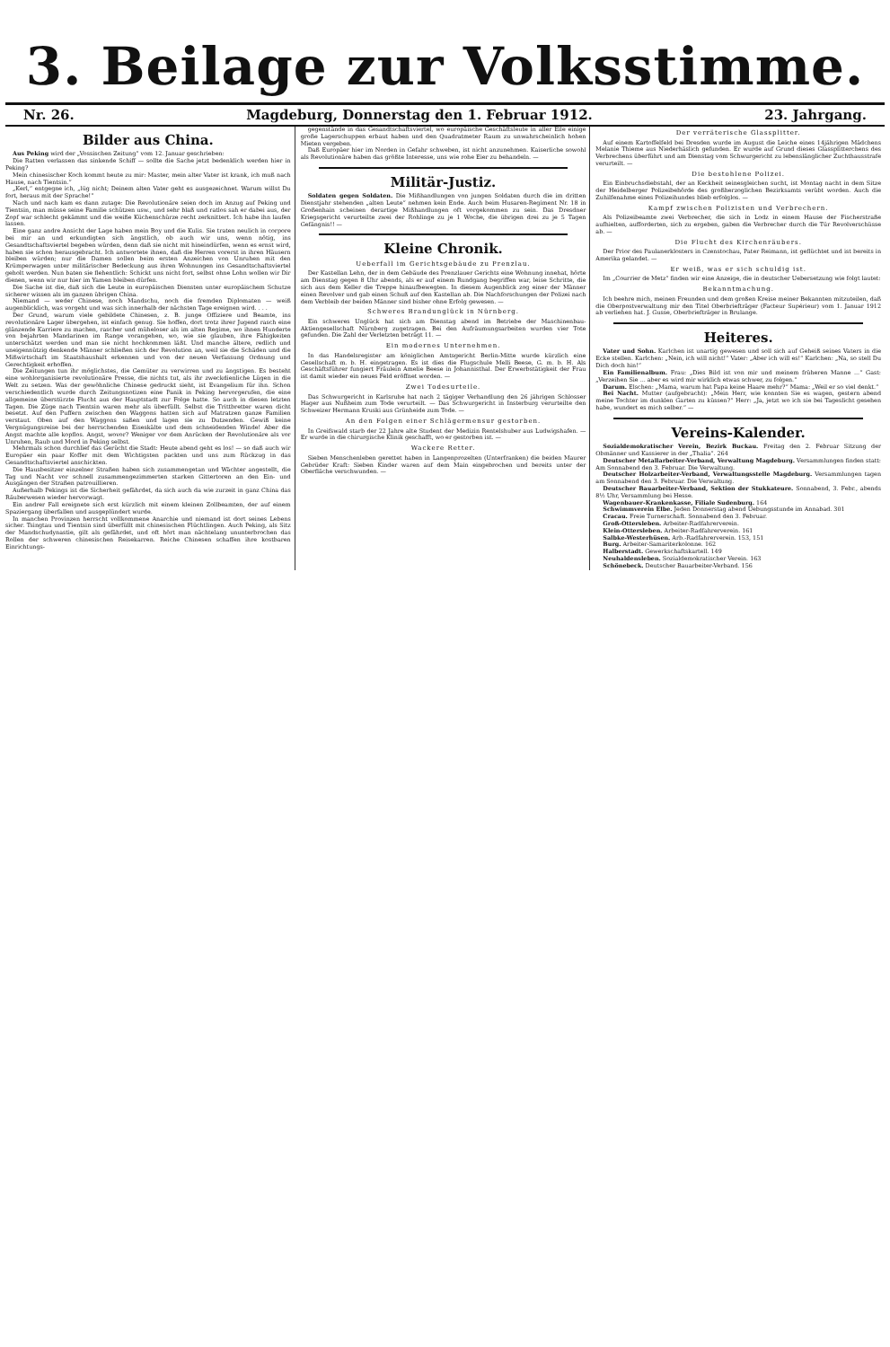3. Beilage zur Volksstimme.
Nr. 26. Magdeburg, Donnerstag den 1. Februar 1912. 23. Jahrgang.
Bilder aus China.
Aus Peking wird der „Vossischen Zeitung“ vom 12. Januar geschrieben:
Die Ratten verlassen das sinkende Schiff — sollte die Sache jetzt bedenklich werden hier in Peking?
Mein chinesischer Koch kommt heute zu mir: Master, mein alter Vater ist krank, ich muß nach Hause, nach Tientsin.“
„Kerl,“ entgegne ich, „lüg nicht; Deinem alten Vater geht es ausgezeichnet. Warum willst Du fort, heraus mit der Sprache!“
Nach und nach kam es dann zutage: Die Revolutionäre seien doch im Anzug auf Peking und Tientsin, man müsse seine Familie schützen usw., und sehr blaß und ratlos sah er dabei aus, der Zopf war schlecht gekämmt und die weiße Küchenschürze recht zerknittert. Ich habe ihn laufen lassen.
Eine ganz andre Ansicht der Lage haben mein Boy und die Kulis. Sie traten neulich in corpore bei mir an und erkundigten sich ängstlich, ob auch wir uns, wenn nötig, ins Gesandtschaftsviertel begeben würden, denn daß sie nicht mit hineindürfen, wenn es ernst wird, haben sie schon herausgebracht. Ich antwortete ihnen, daß die Herren vorerst in ihren Häusern bleiben würden; nur die Damen sollen beim ersten Anzeichen von Unruhen mit den Krümperwagen unter militärischer Bedeckung aus ihren Wohnungen ins Gesandtschaftsviertel geholt werden. Nun baten sie flehentlich: Schickt uns nicht fort, selbst ohne Lohn wollen wir Dir dienen, wenn wir nur hier im Yamen bleiben dürfen.
Die Sache ist die, daß sich die Leute in europäischen Diensten unter europäischem Schutze sicherer wissen als im ganzen übrigen China.
Niemand — weder Chinese, noch Mandschu, noch die fremden Diplomaten — weiß augenblicklich, was vorgeht und was sich innerhalb der nächsten Tage ereignen wird. . . .
Der Grund, warum viele gebildete Chinesen, z. B. junge Offiziere und Beamte, ins revolutionäre Lager übergehen, ist einfach genug. Sie hoffen, dort trotz ihrer Jugend rasch eine glänzende Karriere zu machen, rascher und müheloser als im alten Regime, wo ihnen Hunderte von bejahrten Mandarinen im Range vorangehen, wo, wie sie glauben, ihre Fähigkeiten unterschätzt werden und man sie nicht hochkommen läßt. Und manche ältere, redlich und uneigennützig denkende Männer schließen sich der Revolution an, weil sie die Schäden und die Mißwirtschaft im Staatshaushalt erkennen und von der neuen Verfassung Ordnung und Gerechtigkeit erhoffen.
Die Zeitungen tun ihr möglichstes, die Gemüter zu verwirren und zu ängstigen. Es besteht eine wohlorganisierte revolutionäre Presse, die nichts tut, als ihr zweckdienliche Lügen in die Welt zu setzen. Was der gewöhnliche Chinese gedruckt sieht, ist Evangelium für ihn. Schon verschiedentlich wurde durch Zeitungsnotizen eine Panik in Peking hervorgerufen, die eine allgemeine überstürzte Flucht aus der Hauptstadt zur Folge hatte. So auch in diesen letzten Tagen. Die Züge nach Tientsin waren mehr als überfüllt. Selbst die Trittbretter waren dicht besetzt. Auf den Puffern zwischen den Waggons hatten sich auf Matratzen ganze Familien verstaut. Oben auf den Waggons saßen und lagen sie zu Dutzenden. Gewiß keine Vergnügungsreise bei der herrschenden Eiseskälte und dem schneidenden Winde! Aber die Angst machte alle kopflos. Angst, wovor? Weniger vor dem Anrücken der Revolutionäre als vor Unruhen, Raub und Mord in Peking selbst.
Mehrmals schon durchlief das Gerücht die Stadt: Heute abend geht es los! — so daß auch wir Europäer ein paar Koffer mit dem Wichtigsten packten und uns zum Rückzug in das Gesandtschaftsviertel anschickten.
Die Hausbesitzer einzelner Straßen haben sich zusammengetan und Wächter angestellt, die Tag und Nacht vor schnell zusammengezimmerten starken Gittertoren an den Ein- und Ausgängen der Straßen patrouillieren.
Außerhalb Pekings ist die Sicherheit gefährdet, da sich auch da wie zurzeit in ganz China das Räuberwesen wieder hervorwagt.
Ein andrer Fall ereignete sich erst kürzlich mit einem kleinen Zollbeamten, der auf einem Spaziergang überfallen und ausgeplündert wurde.
In manchen Provinzen herrscht vollkommene Anarchie und niemand ist dort seines Lebens sicher. Tsingtau und Tientsin sind überfüllt mit chinesischen Flüchtlingen. Auch Peking, als Sitz der Mandschudynastie, gilt als gefährdet, und oft hört man nächtelang ununterbrochen das Rollen der schweren chinesischen Reisekarren. Reiche Chinesen schaffen ihre kostbaren Einrichtungs-
gegenstände in das Gesandtschaftsviertel, wo europäische Geschäftsleute in aller Eile einige große Lagerschuppen erbaut haben und den Quadratmeter Raum zu unwahrscheinlich hohen Mieten vergeben.
Daß Europäer hier im Norden in Gefahr schweben, ist nicht anzunehmen. Kaiserliche sowohl als Revolutionäre haben das größte Interesse, uns wie rohe Eier zu behandeln. —
Militär-Justiz.
Soldaten gegen Soldaten. Die Mißhandlungen von jungen Soldaten durch die im dritten Dienstjahr stehenden „alten Leute“ nehmen kein Ende. Auch beim Husaren-Regiment Nr. 18 in Großenhain scheinen derartige Mißhandlungen oft vorgekommen zu sein. Das Dresdner Kriegsgericht verurteilte zwei der Rohlinge zu je 1 Woche, die übrigen drei zu je 5 Tagen Gefängnis!! —
Kleine Chronik.
Ueberfall im Gerichtsgebäude zu Prenzlau.
Der Kastellan Lehn, der in dem Gebäude des Prenzlauer Gerichts eine Wohnung innehat, hörte am Dienstag gegen 8 Uhr abends, als er auf einem Rundgang begriffen war, leise Schritte, die sich aus dem Keller die Treppe hinaufbewegten. In diesem Augenblick zog einer der Männer einen Revolver und gab einen Schuß auf den Kastellan ab. Die Nachforschungen der Polizei nach dem Verbleib der beiden Männer sind bisher ohne Erfolg gewesen. —
Schweres Brandunglück in Nürnberg.
Ein schweres Unglück hat sich am Dienstag abend im Betriebe der Maschinenbau-Aktiengesellschaft Nürnberg zugetragen. Bei den Aufräumungsarbeiten wurden vier Tote gefunden. Die Zahl der Verletzten beträgt 11. —
Ein modernes Unternehmen.
In das Handelsregister am königlichen Amtsgericht Berlin-Mitte wurde kürzlich eine Gesellschaft m. b. H. eingetragen. Es ist dies die Flugschule Melli Beese, G. m. b. H. Als Geschäftsführer fungiert Fräulein Amelie Beese in Johannisthal. Der Erwerbstätigkeit der Frau ist damit wieder ein neues Feld eröffnet worden. —
Zwei Todesurteile.
Das Schwurgericht in Karlsruhe hat nach 2 tägiger Verhandlung den 26 jährigen Schlosser Hager aus Nußheim zum Tode verurteilt. — Das Schwurgericht in Insterburg verurteilte den Schweizer Hermann Kruski aus Grünheide zum Tode. —
An den Folgen einer Schlägermensur gestorben.
In Greifswald starb der 22 Jahre alte Student der Medizin Rentelshuber aus Ludwigshafen. — Er wurde in die chirurgische Klinik geschafft, wo er gestorben ist. —
Wackere Retter.
Sieben Menschenleben gerettet haben in Langenprozelten (Unterfranken) die beiden Maurer Gebrüder Kraft: Sieben Kinder waren auf dem Main eingebrochen und bereits unter der Oberfläche verschwunden. —
Der verräterische Glassplitter.
Auf einem Kartoffelfeld bei Dresden wurde im August die Leiche eines 14jährigen Mädchens Melanie Thieme aus Niederhäslich gefunden. Er wurde auf Grund dieses Glassplitterchens des Verbrechens überführt und am Dienstag vom Schwurgericht zu lebenslänglicher Zuchthausstrafe verurteilt. —
Die bestohlene Polizei.
Ein Einbruchsdiebstahl, der an Keckheit seinesgleichen sucht, ist Montag nacht in dem Sitze der Heidelberger Polizeibehörde des großherzoglichen Bezirksamts verübt worden. Auch die Zuhilfenahme eines Polizeihundes blieb erfolglos. —
Kampf zwischen Polizisten und Verbrechern.
Als Polizeibeamte zwei Verbrecher, die sich in Lodz in einem Hause der Fischerstraße aufhielten, aufforderten, sich zu ergeben, gaben die Verbrecher durch die Tür Revolverschüsse ab. —
Die Flucht des Kirchenräubers.
Der Prior des Paulanerklosters in Czenstochau, Pater Reimann, ist geflüchtet und ist bereits in Amerika gelandet. —
Er weiß, was er sich schuldig ist.
Im „Courrier de Metz“ finden wir eine Anzeige, die in deutscher Uebersetzung wie folgt lautet:
Bekanntmachung.
Ich beehre mich, meinen Freunden und dem großen Kreise meiner Bekannten mitzuteilen, daß die Oberpostverwaltung mir den Titel Oberbriefträger (Facteur Supérieur) vom 1. Januar 1912 ab verliehen hat. J. Gusse, Oberbriefträger in Brulange.
Heiteres.
Vater und Sohn. Karlchen ist unartig gewesen und soll sich auf Geheiß seines Vaters in die Ecke stellen. Karlchen: „Nein, ich will nicht!“ Vater: „Aber ich will es!“ Karlchen: „Na, so stell Du Dich doch hin!“
Ein Familienalbum. Frau: „Dies Bild ist von mir und meinem früheren Manne ...“ Gast: „Verzeihen Sie ... aber es wird mir wirklich etwas schwer, zu folgen.“
Darum. Elschen: „Mama, warum hat Papa keine Haare mehr?“ Mama: „Weil er so viel denkt.“
Bei Nacht. Mutter (aufgebracht): „Mein Herr, wie konnten Sie es wagen, gestern abend meine Tochter im dunklen Garten zu küssen?“ Herr: „Ja, jetzt wo ich sie bei Tageslicht gesehen habe, wundert es mich selber.“ —
Vereins-Kalender.
Sozialdemokratischer Verein, Bezirk Buckau. Freitag den 2. Februar Sitzung der Obmänner und Kassierer in der „Thalia“. 264
Deutscher Metallarbeiter-Verband, Verwaltung Magdeburg. Versammlungen finden statt: Am Sonnabend den 3. Februar. Die Verwaltung.
Deutscher Holzarbeiter-Verband, Verwaltungsstelle Magdeburg. Versammlungen tagen am Sonnabend den 3. Februar. Die Verwaltung.
Deutscher Bauarbeiter-Verband, Sektion der Stukkateure. Sonnabend, 3. Febr., abends 8½ Uhr, Versammlung bei Hesse.
Wagenbauer-Krankenkasse, Filiale Sudenburg. 164
Schwimmverein Elbe. Jeden Donnerstag abend Uebungsstunde im Annabad. 301
Cracau. Freie Turnerschaft. Sonnabend den 3. Februar.
Groß-Ottersleben. Arbeiter-Radfahrerverein.
Klein-Ottersleben. Arbeiter-Radfahrerverein. 161
Salbke-Westerhüsen. Arb.-Radfahrerverein. 153, 151
Burg. Arbeiter-Samariterkolonne. 162
Halberstadt. Gewerkschaftskartell. 149
Neuhaldensleben. Sozialdemokratischer Verein. 163
Schönebeck. Deutscher Bauarbeiter-Verband. 156